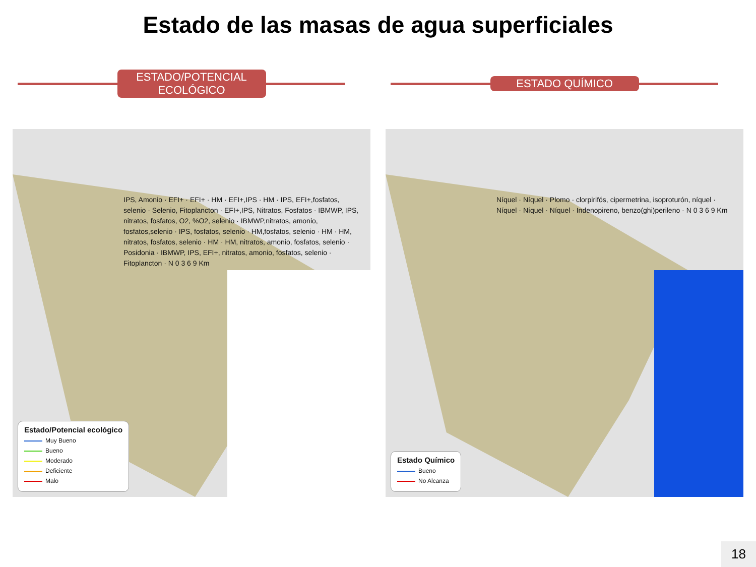Estado de las masas de agua superficiales
ESTADO/POTENCIAL ECOLÓGICO
IPS, Amonio · EFI+ · EFI+ · HM · EFI+,IPS · HM · IPS, EFI+,fosfatos, selenio · Selenio, Fitoplancton · EFI+,IPS, Nitratos, Fosfatos · IBMWP, IPS, nitratos, fosfatos, O2, %O2, selenio · IBMWP,nitratos, amonio, fosfatos,selenio · IPS, fosfatos, selenio · HM,fosfatos, selenio · HM · HM, nitratos, fosfatos, selenio · HM · HM, nitratos, amonio, fosfatos, selenio · Posidonia · IBMWP, IPS, EFI+, nitratos, amonio, fosfatos, selenio · Fitoplancton · N 0 3 6 9 Km
Estado/Potencial ecológico
Muy Bueno
Bueno
Moderado
Deficiente
Malo
ESTADO QUÍMICO
Níquel · Níquel · Plomo · clorpirifós, cipermetrina, isoproturón, níquel · Níquel · Níquel · Níquel · Indenopireno, benzo(ghi)perileno · N 0 3 6 9 Km
Estado Químico
Bueno
No Alcanza
18